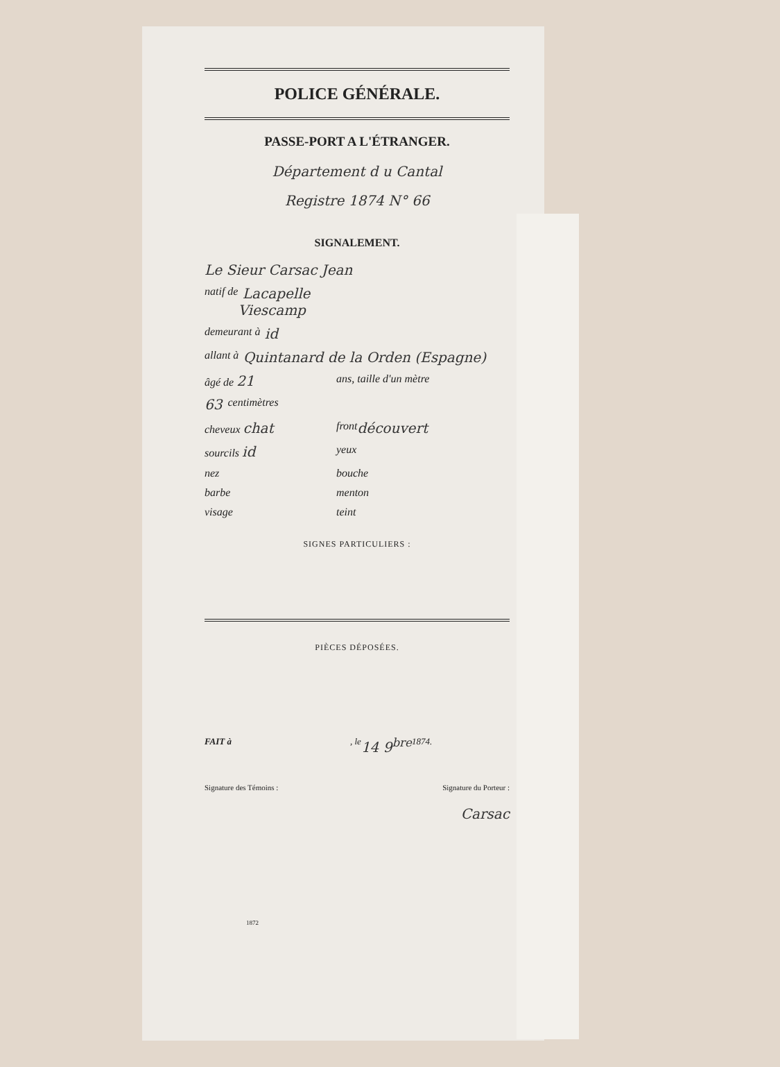POLICE GÉNÉRALE.
PASSE-PORT A L'ÉTRANGER.
Département d u Cantal
Registre 1874 N° 66
SIGNALEMENT.
Le Sieur Carsac Jean
natif de Lacapelle Viescamp
demeurant à id
allant à Quintanard de la Orden (Espagne)
âgé de 21 ans, taille d'un mètre
63 centimètres
cheveux chat front découvert
sourcils id yeux
nez bouche
barbe menton
visage teint
SIGNES PARTICULIERS :
PIÈCES DÉPOSÉES.
FAIT à, le 14 9<sup>bre</sup> 1874.
Signature des Témoins : Signature du Porteur :
Carsac
1872